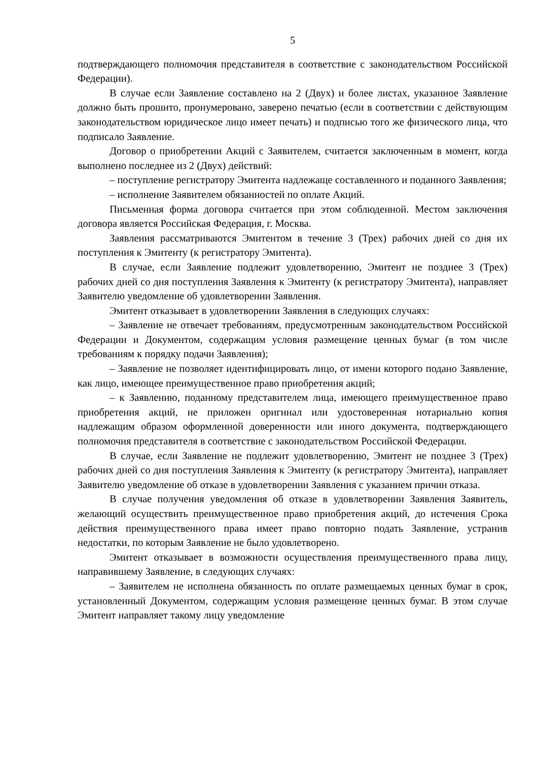5
подтверждающего полномочия представителя в соответствие с законодательством Российской Федерации).
В случае если Заявление составлено на 2 (Двух) и более листах, указанное Заявление должно быть прошито, пронумеровано, заверено печатью (если в соответствии с действующим законодательством юридическое лицо имеет печать) и подписью того же физического лица, что подписало Заявление.
Договор о приобретении Акций с Заявителем, считается заключенным в момент, когда выполнено последнее из 2 (Двух) действий:
– поступление регистратору Эмитента надлежаще составленного и поданного Заявления;
– исполнение Заявителем обязанностей по оплате Акций.
Письменная форма договора считается при этом соблюденной. Местом заключения договора является Российская Федерация, г. Москва.
Заявления рассматриваются Эмитентом в течение 3 (Трех) рабочих дней со дня их поступления к Эмитенту (к регистратору Эмитента).
В случае, если Заявление подлежит удовлетворению, Эмитент не позднее 3 (Трех) рабочих дней со дня поступления Заявления к Эмитенту (к регистратору Эмитента), направляет Заявителю уведомление об удовлетворении Заявления.
Эмитент отказывает в удовлетворении Заявления в следующих случаях:
– Заявление не отвечает требованиям, предусмотренным законодательством Российской Федерации и Документом, содержащим условия размещение ценных бумаг (в том числе требованиям к порядку подачи Заявления);
– Заявление не позволяет идентифицировать лицо, от имени которого подано Заявление, как лицо, имеющее преимущественное право приобретения акций;
– к Заявлению, поданному представителем лица, имеющего преимущественное право приобретения акций, не приложен оригинал или удостоверенная нотариально копия надлежащим образом оформленной доверенности или иного документа, подтверждающего полномочия представителя в соответствие с законодательством Российской Федерации.
В случае, если Заявление не подлежит удовлетворению, Эмитент не позднее 3 (Трех) рабочих дней со дня поступления Заявления к Эмитенту (к регистратору Эмитента), направляет Заявителю уведомление об отказе в удовлетворении Заявления с указанием причин отказа.
В случае получения уведомления об отказе в удовлетворении Заявления Заявитель, желающий осуществить преимущественное право приобретения акций, до истечения Срока действия преимущественного права имеет право повторно подать Заявление, устранив недостатки, по которым Заявление не было удовлетворено.
Эмитент отказывает в возможности осуществления преимущественного права лицу, направившему Заявление, в следующих случаях:
– Заявителем не исполнена обязанность по оплате размещаемых ценных бумаг в срок, установленный Документом, содержащим условия размещение ценных бумаг. В этом случае Эмитент направляет такому лицу уведомление